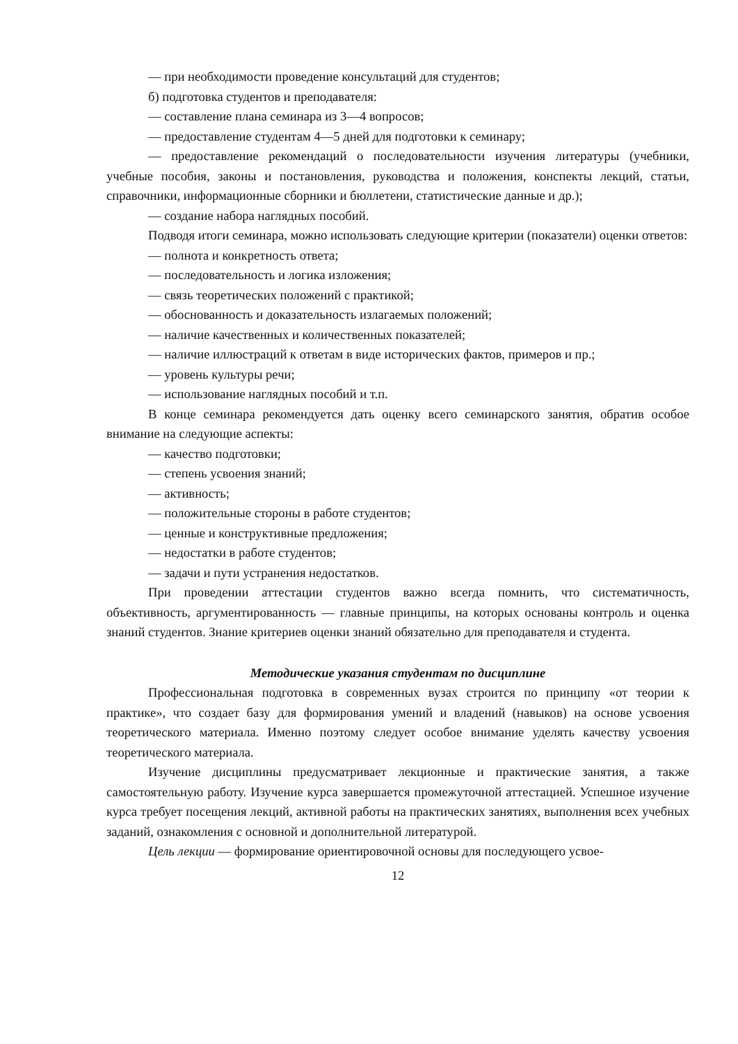— при необходимости проведение консультаций для студентов;
б) подготовка студентов и преподавателя:
— составление плана семинара из 3—4 вопросов;
— предоставление студентам 4—5 дней для подготовки к семинару;
— предоставление рекомендаций о последовательности изучения литературы (учебники, учебные пособия, законы и постановления, руководства и положения, конспекты лекций, статьи, справочники, информационные сборники и бюллетени, статистические данные и др.);
— создание набора наглядных пособий.
Подводя итоги семинара, можно использовать следующие критерии (показатели) оценки ответов:
— полнота и конкретность ответа;
— последовательность и логика изложения;
— связь теоретических положений с практикой;
— обоснованность и доказательность излагаемых положений;
— наличие качественных и количественных показателей;
— наличие иллюстраций к ответам в виде исторических фактов, примеров и пр.;
— уровень культуры речи;
— использование наглядных пособий и т.п.
В конце семинара рекомендуется дать оценку всего семинарского занятия, обратив особое внимание на следующие аспекты:
— качество подготовки;
— степень усвоения знаний;
— активность;
— положительные стороны в работе студентов;
— ценные и конструктивные предложения;
— недостатки в работе студентов;
— задачи и пути устранения недостатков.
При проведении аттестации студентов важно всегда помнить, что систематичность, объективность, аргументированность — главные принципы, на которых основаны контроль и оценка знаний студентов. Знание критериев оценки знаний обязательно для преподавателя и студента.
Методические указания студентам по дисциплине
Профессиональная подготовка в современных вузах строится по принципу «от теории к практике», что создает базу для формирования умений и владений (навыков) на основе усвоения теоретического материала. Именно поэтому следует особое внимание уделять качеству усвоения теоретического материала.
Изучение дисциплины предусматривает лекционные и практические занятия, а также самостоятельную работу. Изучение курса завершается промежуточной аттестацией. Успешное изучение курса требует посещения лекций, активной работы на практических занятиях, выполнения всех учебных заданий, ознакомления с основной и дополнительной литературой.
Цель лекции — формирование ориентировочной основы для последующего усвое-
12